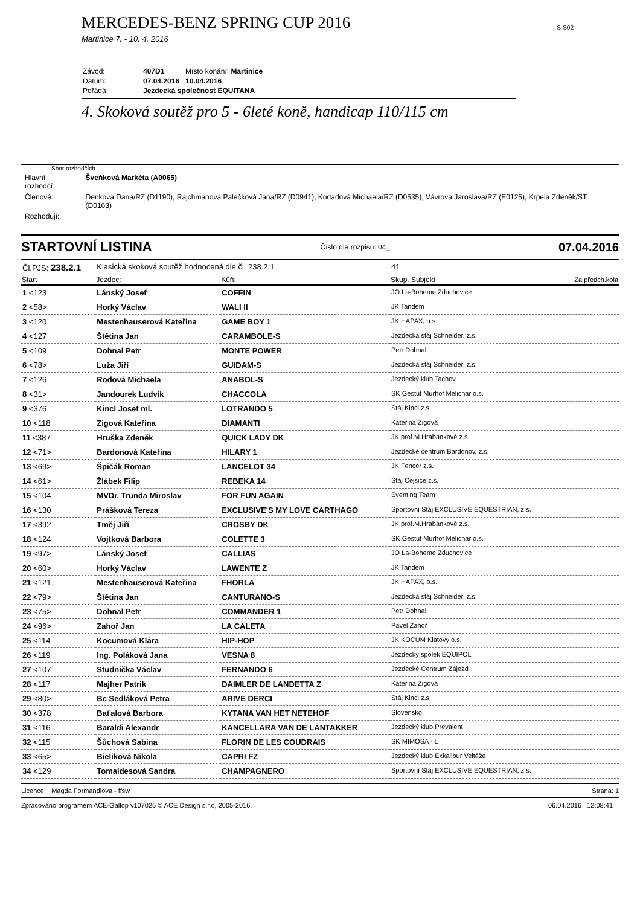MERCEDES-BENZ SPRING CUP 2016
S-S02
Martinice 7. - 10. 4. 2016
| Závod: | 407D1 | Místo konání: Martinice |
| Datum: | 07.04.2016 | 10.04.2016 |
| Pořádá: | Jezdecká společnost EQUITANA | |
4. Skoková soutěž pro 5 - 6leté koně, handicap 110/115 cm
Sbor rozhodčích
| Hlavní rozhodčí: | Šveňková Markéta (A0065) |
| Členové: | Denková Dana/RZ (D1190), Rajchmanová Palečková Jana/RZ (D0941), Kodadová Michaela/RZ (D0535), Vávrová Jaroslava/RZ (E0125), Krpela Zdeněk/ST (D0163) |
| Rozhodují: | |
STARTOVNÍ LISTINA Číslo dle rozpisu: 04_ 07.04.2016
| Čl.PJS: 238.2.1 | Klasická skoková soutěž hodnocená dle čl. 238.2.1 | | 41 | |
| Start | Jezdec: | Kůň: | Skup. Subjekt | Za předch.kola |
| 1 <123 | Lánský Josef | COFFIN | JO La-Boheme Zduchovice | |
| 2 <58> | Horký Václav | WALI II | JK Tandem | |
| 3 <120 | Mestenhauserová Kateřina | GAME BOY 1 | JK HAPAX, o.s. | |
| 4 <127 | Štětina Jan | CARAMBOLE-S | Jezdecká stáj Schneider, z.s. | |
| 5 <109 | Dohnal Petr | MONTE POWER | Petr Dohnal | |
| 6 <78> | Luža Jiří | GUIDAM-S | Jezdecká stáj Schneider, z.s. | |
| 7 <126 | Rodová Michaela | ANABOL-S | Jezdecký klub Tachov | |
| 8 <31> | Jandourek Ludvík | CHACCOLA | SK Gestut Murhof Melichar o.s. | |
| 9 <376 | Kincl Josef ml. | LOTRANDO 5 | Stáj Kincl z.s. | |
| 10 <118 | Zigová Kateřina | DIAMANTI | Kateřina Zigová | |
| 11 <387 | Hruška Zdeněk | QUICK LADY DK | JK prof.M.Hrabánkové z.s. | |
| 12 <71> | Bardonová Kateřina | HILARY 1 | Jezdecké centrum Bardonov, z.s. | |
| 13 <69> | Špičák Roman | LANCELOT 34 | JK Fencer z.s. | |
| 14 <61> | Žlábek Filip | REBEKA 14 | Stáj Cejsice z.s. | |
| 15 <104 | MVDr. Trunda Miroslav | FOR FUN AGAIN | Eventing Team | |
| 16 <130 | Prášková Tereza | EXCLUSIVE'S MY LOVE CARTHAGO | Sportovní Stáj EXCLUSIVE EQUESTRIAN, z.s. | |
| 17 <392 | Tměj Jiří | CROSBY DK | JK prof.M.Hrabánkové z.s. | |
| 18 <124 | Vojtková Barbora | COLETTE 3 | SK Gestut Murhof Melichar o.s. | |
| 19 <97> | Lánský Josef | CALLIAS | JO La-Boheme Zduchovice | |
| 20 <60> | Horký Václav | LAWENTE Z | JK Tandem | |
| 21 <121 | Mestenhauserová Kateřina | FHORLA | JK HAPAX, o.s. | |
| 22 <79> | Štětina Jan | CANTURANO-S | Jezdecká stáj Schneider, z.s. | |
| 23 <75> | Dohnal Petr | COMMANDER 1 | Petr Dohnal | |
| 24 <96> | Zahoř Jan | LA CALETA | Pavel Zahoř | |
| 25 <114 | Kocumová Klára | HIP-HOP | JK KOCUM Klatovy o.s. | |
| 26 <119 | Ing. Poláková Jana | VESNA 8 | Jezdecký spolek EQUIPOL | |
| 27 <107 | Studnička Václav | FERNANDO 6 | Jezdecké Centrum Zájezd | |
| 28 <117 | Majher Patrik | DAIMLER DE LANDETTA Z | Kateřina Zigová | |
| 29 <80> | Bc Sedláková Petra | ARIVE DERCI | Stáj Kincl z.s. | |
| 30 <378 | Baťalová Barbora | KYTANA VAN HET NETEHOF | Slovensko | |
| 31 <116 | Baraldi Alexandr | KANCELLARA VAN DE LANTAKKER | Jezdecký klub Prevalent | |
| 32 <115 | Šůchová Sabina | FLORIN DE LES COUDRAIS | SK MIMOSA - L | |
| 33 <65> | Bieliková Nikola | CAPRI FZ | Jezdecký klub Exkalibur Veltěže | |
| 34 <129 | Tomaidesová Sandra | CHAMPAGNERO | Sportovní Stáj EXCLUSIVE EQUESTRIAN, z.s. | |
Licence: Magda Formandlova - ffsw Strana: 1
Zpracováno programem ACE-Gallop v107026 © ACE Design s.r.o, 2005-2016, 06.04.2016 12:08:41